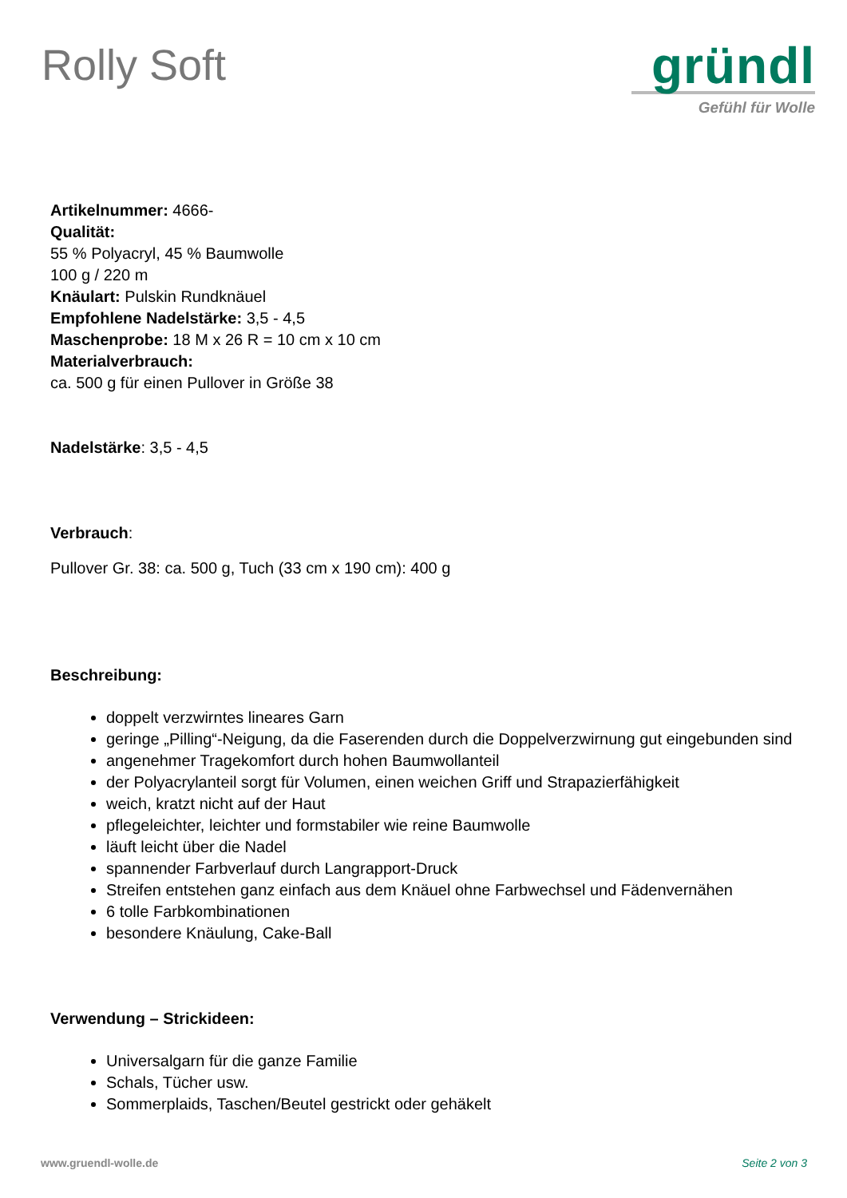Rolly Soft
gründl
Gefühl für Wolle
Artikelnummer: 4666-
Qualität:
55 % Polyacryl, 45 % Baumwolle
100 g / 220 m
Knäulart: Pulskin Rundknäuel
Empfohlene Nadelstärke: 3,5 - 4,5
Maschenprobe: 18 M x 26 R = 10 cm x 10 cm
Materialverbrauch:
ca. 500 g für einen Pullover in Größe 38
Nadelstärke: 3,5 - 4,5
Verbrauch:
Pullover Gr. 38: ca. 500 g, Tuch (33 cm x 190 cm): 400 g
Beschreibung:
doppelt verzwirntes lineares Garn
geringe „Pilling“-Neigung, da die Faserenden durch die Doppelverzwirnung gut eingebunden sind
angenehmer Tragekomfort durch hohen Baumwollanteil
der Polyacrylanteil sorgt für Volumen, einen weichen Griff und Strapazierfähigkeit
weich, kratzt nicht auf der Haut
pflegeleichter, leichter und formstabiler wie reine Baumwolle
läuft leicht über die Nadel
spannender Farbverlauf durch Langrapport-Druck
Streifen entstehen ganz einfach aus dem Knäuel ohne Farbwechsel und Fädenvernähen
6 tolle Farbkombinationen
besondere Knäulung, Cake-Ball
Verwendung – Strickideen:
Universalgarn für die ganze Familie
Schals, Tücher usw.
Sommerplaids, Taschen/Beutel gestrickt oder gehäkelt
www.gruendl-wolle.de Seite 2 von 3